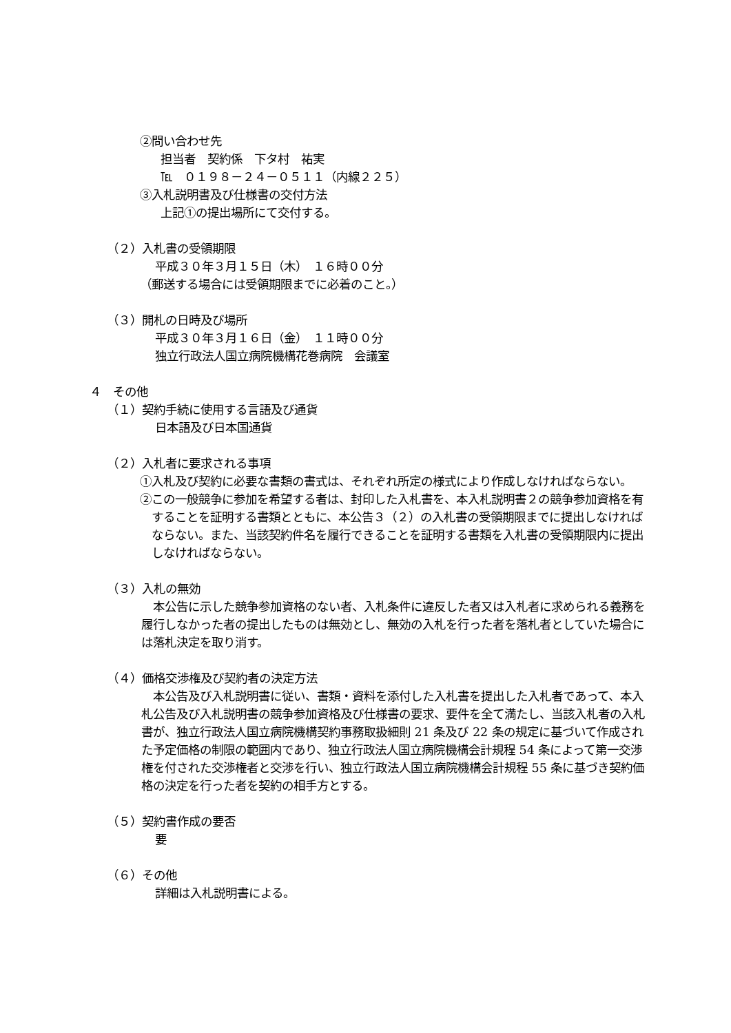②問い合わせ先
担当者　契約係　下タ村　祐実
℡　０１９８－２４－０５１１（内線２２５）
③入札説明書及び仕様書の交付方法
上記①の提出場所にて交付する。
（２）入札書の受領期限
平成３０年３月１５日（木）　１６時００分
（郵送する場合には受領期限までに必着のこと。）
（３）開札の日時及び場所
平成３０年３月１６日（金）　１１時００分
独立行政法人国立病院機構花巻病院　会議室
４　その他
（１）契約手続に使用する言語及び通貨
日本語及び日本国通貨
（２）入札者に要求される事項
①入札及び契約に必要な書類の書式は、それぞれ所定の様式により作成しなければならない。
②この一般競争に参加を希望する者は、封印した入札書を、本入札説明書２の競争参加資格を有することを証明する書類とともに、本公告３（２）の入札書の受領期限までに提出しなければならない。また、当該契約件名を履行できることを証明する書類を入札書の受領期限内に提出しなければならない。
（３）入札の無効
本公告に示した競争参加資格のない者、入札条件に違反した者又は入札者に求められる義務を履行しなかった者の提出したものは無効とし、無効の入札を行った者を落札者としていた場合には落札決定を取り消す。
（４）価格交渉権及び契約者の決定方法
本公告及び入札説明書に従い、書類・資料を添付した入札書を提出した入札者であって、本入札公告及び入札説明書の競争参加資格及び仕様書の要求、要件を全て満たし、当該入札者の入札書が、独立行政法人国立病院機構契約事務取扱細則 21 条及び 22 条の規定に基づいて作成された予定価格の制限の範囲内であり、独立行政法人国立病院機構会計規程 54 条によって第一交渉権を付された交渉権者と交渉を行い、独立行政法人国立病院機構会計規程 55 条に基づき契約価格の決定を行った者を契約の相手方とする。
（５）契約書作成の要否
要
（６）その他
詳細は入札説明書による。